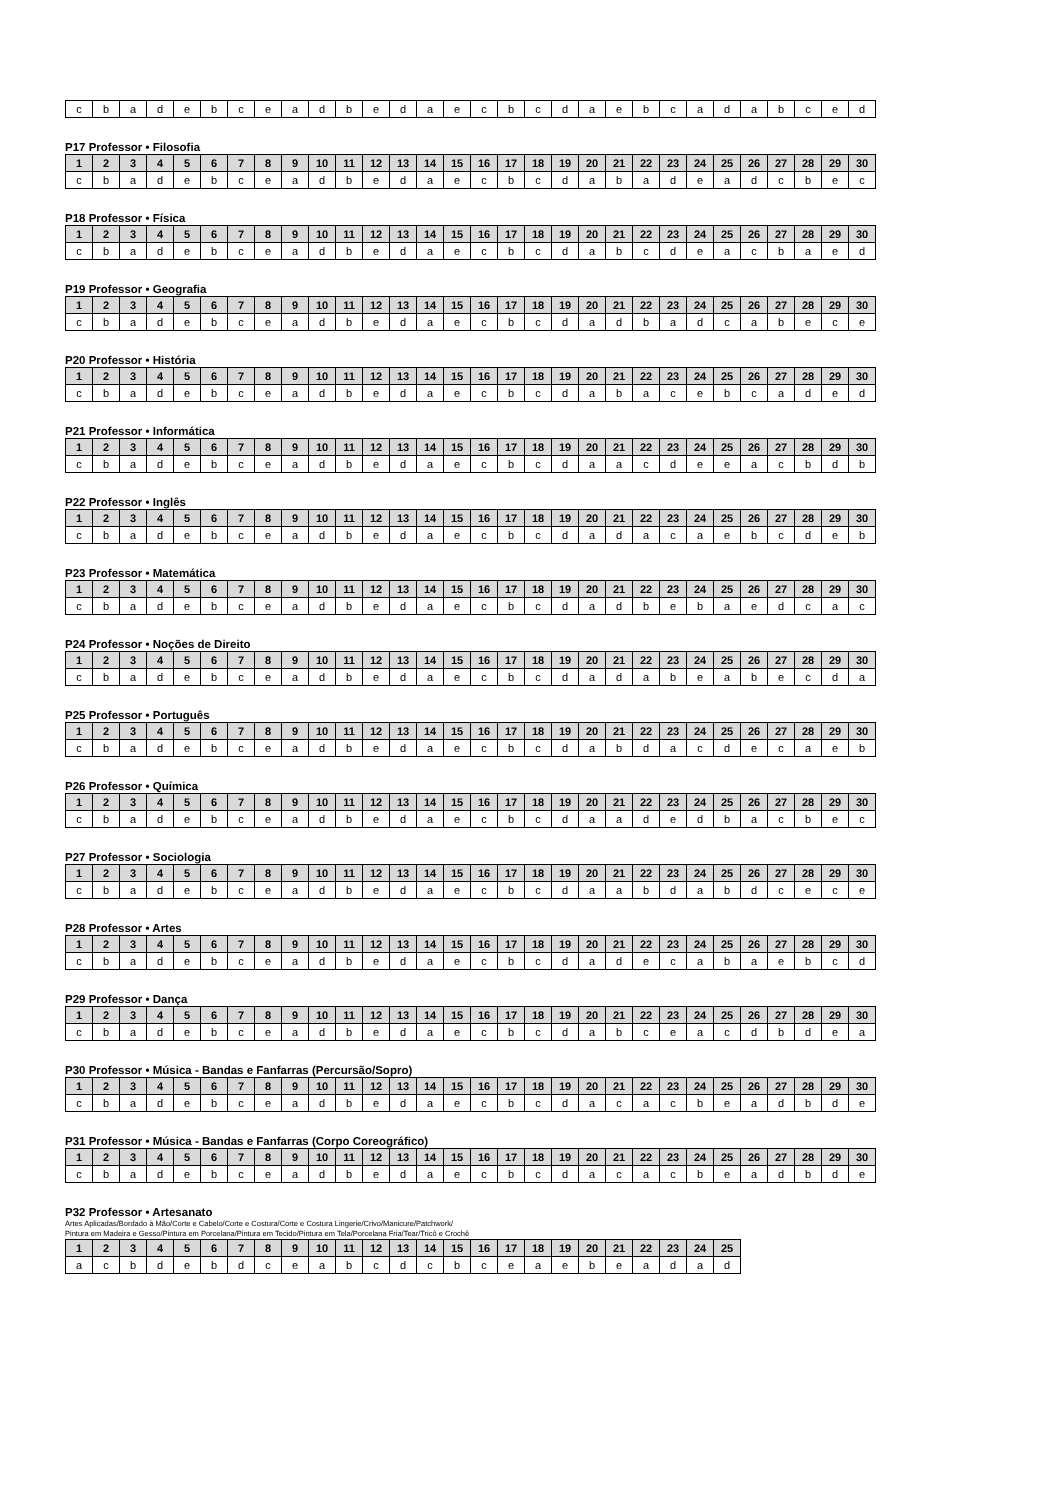| c | b | a | d | e | b | c | e | a | d | b | e | d | a | e | c | b | c | d | a | e | b | c | a | d | a | b | c | e | d |
P17 Professor • Filosofia
| 1 | 2 | 3 | 4 | 5 | 6 | 7 | 8 | 9 | 10 | 11 | 12 | 13 | 14 | 15 | 16 | 17 | 18 | 19 | 20 | 21 | 22 | 23 | 24 | 25 | 26 | 27 | 28 | 29 | 30 |
| --- | --- | --- | --- | --- | --- | --- | --- | --- | --- | --- | --- | --- | --- | --- | --- | --- | --- | --- | --- | --- | --- | --- | --- | --- | --- | --- | --- | --- | --- |
| c | b | a | d | e | b | c | e | a | d | b | e | d | a | e | c | b | c | d | a | b | a | d | e | a | d | c | b | e | c |
P18 Professor • Física
| 1 | 2 | 3 | 4 | 5 | 6 | 7 | 8 | 9 | 10 | 11 | 12 | 13 | 14 | 15 | 16 | 17 | 18 | 19 | 20 | 21 | 22 | 23 | 24 | 25 | 26 | 27 | 28 | 29 | 30 |
| --- | --- | --- | --- | --- | --- | --- | --- | --- | --- | --- | --- | --- | --- | --- | --- | --- | --- | --- | --- | --- | --- | --- | --- | --- | --- | --- | --- | --- | --- |
| c | b | a | d | e | b | c | e | a | d | b | e | d | a | e | c | b | c | d | a | b | c | d | e | a | c | b | a | e | d |
P19 Professor • Geografia
| 1 | 2 | 3 | 4 | 5 | 6 | 7 | 8 | 9 | 10 | 11 | 12 | 13 | 14 | 15 | 16 | 17 | 18 | 19 | 20 | 21 | 22 | 23 | 24 | 25 | 26 | 27 | 28 | 29 | 30 |
| --- | --- | --- | --- | --- | --- | --- | --- | --- | --- | --- | --- | --- | --- | --- | --- | --- | --- | --- | --- | --- | --- | --- | --- | --- | --- | --- | --- | --- | --- |
| c | b | a | d | e | b | c | e | a | d | b | e | d | a | e | c | b | c | d | a | d | b | a | d | c | a | b | e | c | e |
P20 Professor • História
| 1 | 2 | 3 | 4 | 5 | 6 | 7 | 8 | 9 | 10 | 11 | 12 | 13 | 14 | 15 | 16 | 17 | 18 | 19 | 20 | 21 | 22 | 23 | 24 | 25 | 26 | 27 | 28 | 29 | 30 |
| --- | --- | --- | --- | --- | --- | --- | --- | --- | --- | --- | --- | --- | --- | --- | --- | --- | --- | --- | --- | --- | --- | --- | --- | --- | --- | --- | --- | --- | --- |
| c | b | a | d | e | b | c | e | a | d | b | e | d | a | e | c | b | c | d | a | b | a | c | e | b | c | a | d | e | d |
P21 Professor • Informática
| 1 | 2 | 3 | 4 | 5 | 6 | 7 | 8 | 9 | 10 | 11 | 12 | 13 | 14 | 15 | 16 | 17 | 18 | 19 | 20 | 21 | 22 | 23 | 24 | 25 | 26 | 27 | 28 | 29 | 30 |
| --- | --- | --- | --- | --- | --- | --- | --- | --- | --- | --- | --- | --- | --- | --- | --- | --- | --- | --- | --- | --- | --- | --- | --- | --- | --- | --- | --- | --- | --- |
| c | b | a | d | e | b | c | e | a | d | b | e | d | a | e | c | b | c | d | a | a | c | d | e | e | a | c | b | d | b |
P22 Professor • Inglês
| 1 | 2 | 3 | 4 | 5 | 6 | 7 | 8 | 9 | 10 | 11 | 12 | 13 | 14 | 15 | 16 | 17 | 18 | 19 | 20 | 21 | 22 | 23 | 24 | 25 | 26 | 27 | 28 | 29 | 30 |
| --- | --- | --- | --- | --- | --- | --- | --- | --- | --- | --- | --- | --- | --- | --- | --- | --- | --- | --- | --- | --- | --- | --- | --- | --- | --- | --- | --- | --- | --- |
| c | b | a | d | e | b | c | e | a | d | b | e | d | a | e | c | b | c | d | a | d | a | c | a | e | b | c | d | e | b |
P23 Professor • Matemática
| 1 | 2 | 3 | 4 | 5 | 6 | 7 | 8 | 9 | 10 | 11 | 12 | 13 | 14 | 15 | 16 | 17 | 18 | 19 | 20 | 21 | 22 | 23 | 24 | 25 | 26 | 27 | 28 | 29 | 30 |
| --- | --- | --- | --- | --- | --- | --- | --- | --- | --- | --- | --- | --- | --- | --- | --- | --- | --- | --- | --- | --- | --- | --- | --- | --- | --- | --- | --- | --- | --- |
| c | b | a | d | e | b | c | e | a | d | b | e | d | a | e | c | b | c | d | a | d | b | e | b | a | e | d | c | a | c |
P24 Professor • Noções de Direito
| 1 | 2 | 3 | 4 | 5 | 6 | 7 | 8 | 9 | 10 | 11 | 12 | 13 | 14 | 15 | 16 | 17 | 18 | 19 | 20 | 21 | 22 | 23 | 24 | 25 | 26 | 27 | 28 | 29 | 30 |
| --- | --- | --- | --- | --- | --- | --- | --- | --- | --- | --- | --- | --- | --- | --- | --- | --- | --- | --- | --- | --- | --- | --- | --- | --- | --- | --- | --- | --- | --- |
| c | b | a | d | e | b | c | e | a | d | b | e | d | a | e | c | b | c | d | a | d | a | b | e | a | b | e | c | d | a |
P25 Professor • Português
| 1 | 2 | 3 | 4 | 5 | 6 | 7 | 8 | 9 | 10 | 11 | 12 | 13 | 14 | 15 | 16 | 17 | 18 | 19 | 20 | 21 | 22 | 23 | 24 | 25 | 26 | 27 | 28 | 29 | 30 |
| --- | --- | --- | --- | --- | --- | --- | --- | --- | --- | --- | --- | --- | --- | --- | --- | --- | --- | --- | --- | --- | --- | --- | --- | --- | --- | --- | --- | --- | --- |
| c | b | a | d | e | b | c | e | a | d | b | e | d | a | e | c | b | c | d | a | b | d | a | c | d | e | c | a | e | b |
P26 Professor • Química
| 1 | 2 | 3 | 4 | 5 | 6 | 7 | 8 | 9 | 10 | 11 | 12 | 13 | 14 | 15 | 16 | 17 | 18 | 19 | 20 | 21 | 22 | 23 | 24 | 25 | 26 | 27 | 28 | 29 | 30 |
| --- | --- | --- | --- | --- | --- | --- | --- | --- | --- | --- | --- | --- | --- | --- | --- | --- | --- | --- | --- | --- | --- | --- | --- | --- | --- | --- | --- | --- | --- |
| c | b | a | d | e | b | c | e | a | d | b | e | d | a | e | c | b | c | d | a | a | d | e | d | b | a | c | b | e | c |
P27 Professor • Sociologia
| 1 | 2 | 3 | 4 | 5 | 6 | 7 | 8 | 9 | 10 | 11 | 12 | 13 | 14 | 15 | 16 | 17 | 18 | 19 | 20 | 21 | 22 | 23 | 24 | 25 | 26 | 27 | 28 | 29 | 30 |
| --- | --- | --- | --- | --- | --- | --- | --- | --- | --- | --- | --- | --- | --- | --- | --- | --- | --- | --- | --- | --- | --- | --- | --- | --- | --- | --- | --- | --- | --- |
| c | b | a | d | e | b | c | e | a | d | b | e | d | a | e | c | b | c | d | a | a | b | d | a | b | d | c | e | c | e |
P28 Professor • Artes
| 1 | 2 | 3 | 4 | 5 | 6 | 7 | 8 | 9 | 10 | 11 | 12 | 13 | 14 | 15 | 16 | 17 | 18 | 19 | 20 | 21 | 22 | 23 | 24 | 25 | 26 | 27 | 28 | 29 | 30 |
| --- | --- | --- | --- | --- | --- | --- | --- | --- | --- | --- | --- | --- | --- | --- | --- | --- | --- | --- | --- | --- | --- | --- | --- | --- | --- | --- | --- | --- | --- |
| c | b | a | d | e | b | c | e | a | d | b | e | d | a | e | c | b | c | d | a | d | e | c | a | b | a | e | b | c | d |
P29 Professor • Dança
| 1 | 2 | 3 | 4 | 5 | 6 | 7 | 8 | 9 | 10 | 11 | 12 | 13 | 14 | 15 | 16 | 17 | 18 | 19 | 20 | 21 | 22 | 23 | 24 | 25 | 26 | 27 | 28 | 29 | 30 |
| --- | --- | --- | --- | --- | --- | --- | --- | --- | --- | --- | --- | --- | --- | --- | --- | --- | --- | --- | --- | --- | --- | --- | --- | --- | --- | --- | --- | --- | --- |
| c | b | a | d | e | b | c | e | a | d | b | e | d | a | e | c | b | c | d | a | b | c | e | a | c | d | b | d | e | a |
P30 Professor • Música - Bandas e Fanfarras (Percursão/Sopro)
| 1 | 2 | 3 | 4 | 5 | 6 | 7 | 8 | 9 | 10 | 11 | 12 | 13 | 14 | 15 | 16 | 17 | 18 | 19 | 20 | 21 | 22 | 23 | 24 | 25 | 26 | 27 | 28 | 29 | 30 |
| --- | --- | --- | --- | --- | --- | --- | --- | --- | --- | --- | --- | --- | --- | --- | --- | --- | --- | --- | --- | --- | --- | --- | --- | --- | --- | --- | --- | --- | --- |
| c | b | a | d | e | b | c | e | a | d | b | e | d | a | e | c | b | c | d | a | c | a | c | b | e | a | d | b | d | e |
P31 Professor • Música - Bandas e Fanfarras (Corpo Coreográfico)
| 1 | 2 | 3 | 4 | 5 | 6 | 7 | 8 | 9 | 10 | 11 | 12 | 13 | 14 | 15 | 16 | 17 | 18 | 19 | 20 | 21 | 22 | 23 | 24 | 25 | 26 | 27 | 28 | 29 | 30 |
| --- | --- | --- | --- | --- | --- | --- | --- | --- | --- | --- | --- | --- | --- | --- | --- | --- | --- | --- | --- | --- | --- | --- | --- | --- | --- | --- | --- | --- | --- |
| c | b | a | d | e | b | c | e | a | d | b | e | d | a | e | c | b | c | d | a | c | a | c | b | e | a | d | b | d | e |
P32 Professor • Artesanato
Artes Aplicadas/Bordado à Mão/Corte e Cabelo/Corte e Costura/Corte e Costura Lingerie/Crivo/Manicure/Patchwork/
Pintura em Madeira e Gesso/Pintura em Porcelana/Pintura em Tecido/Pintura em Tela/Porcelana Fria/Tear/Tricô e Crochê
| 1 | 2 | 3 | 4 | 5 | 6 | 7 | 8 | 9 | 10 | 11 | 12 | 13 | 14 | 15 | 16 | 17 | 18 | 19 | 20 | 21 | 22 | 23 | 24 | 25 |
| --- | --- | --- | --- | --- | --- | --- | --- | --- | --- | --- | --- | --- | --- | --- | --- | --- | --- | --- | --- | --- | --- | --- | --- | --- |
| a | c | b | d | e | b | d | c | e | a | b | c | d | c | b | c | e | a | e | b | e | a | d | a | d |